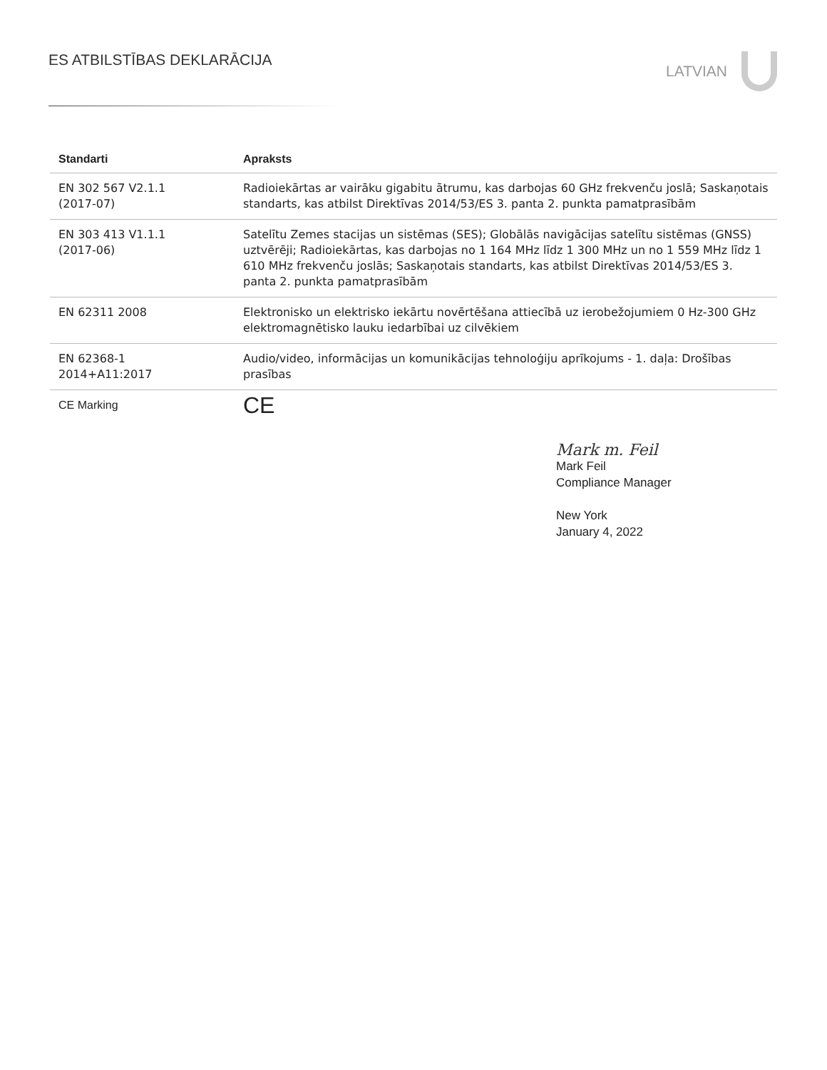ES ATBILSTĪBAS DEKLARĀCIJA LATVIAN
| Standarti | Apraksts |
| --- | --- |
| EN 302 567 V2.1.1 (2017-07) | Radioiekārtas ar vairāku gigabitu ātrumu, kas darbojas 60 GHz frekvenču joslā; Saskaņotais standarts, kas atbilst Direktīvas 2014/53/ES 3. panta 2. punkta pamatprasībām |
| EN 303 413 V1.1.1 (2017-06) | Satelītu Zemes stacijas un sistēmas (SES); Globālās navigācijas satelītu sistēmas (GNSS) uztvērēji; Radioiekārtas, kas darbojas no 1 164 MHz līdz 1 300 MHz un no 1 559 MHz līdz 1 610 MHz frekvenču joslās; Saskaņotais standarts, kas atbilst Direktīvas 2014/53/ES 3. panta 2. punkta pamatprasībām |
| EN 62311 2008 | Elektronisko un elektrisko iekārtu novērtēšana attiecībā uz ierobežojumiem 0 Hz-300 GHz elektromagnētisko lauku iedarbībai uz cilvēkiem |
| EN 62368-1 2014+A11:2017 | Audio/video, informācijas un komunikācijas tehnoloģiju aprīkojums - 1. daļa: Drošības prasības |
| CE Marking | CE |
Mark m. Feil
Mark Feil
Compliance Manager
New York
January 4, 2022